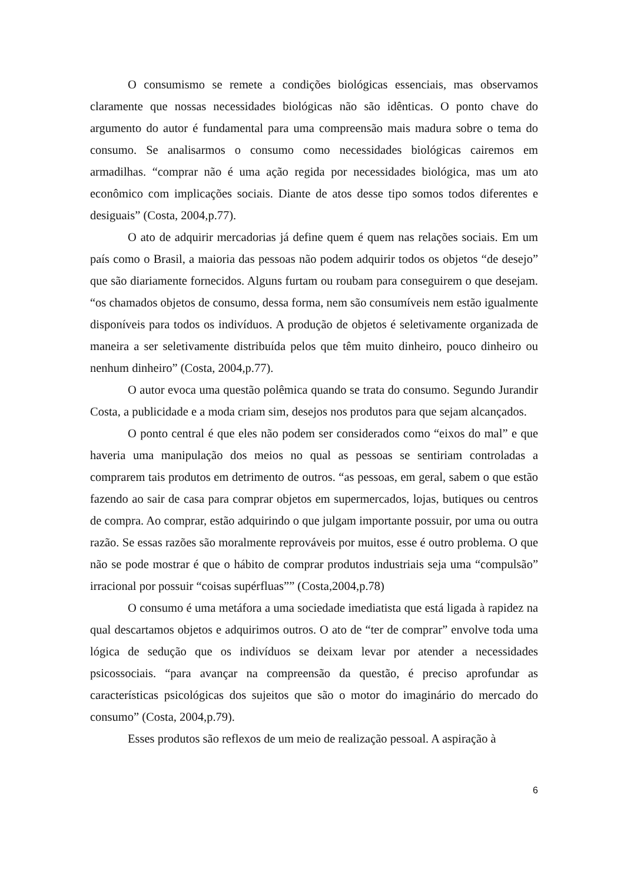O consumismo se remete a condições biológicas essenciais, mas observamos claramente que nossas necessidades biológicas não são idênticas. O ponto chave do argumento do autor é fundamental para uma compreensão mais madura sobre o tema do consumo. Se analisarmos o consumo como necessidades biológicas cairemos em armadilhas. “comprar não é uma ação regida por necessidades biológica, mas um ato econômico com implicações sociais. Diante de atos desse tipo somos todos diferentes e desiguais” (Costa, 2004,p.77).
O ato de adquirir mercadorias já define quem é quem nas relações sociais. Em um país como o Brasil, a maioria das pessoas não podem adquirir todos os objetos “de desejo” que são diariamente fornecidos. Alguns furtam ou roubam para conseguirem o que desejam. “os chamados objetos de consumo, dessa forma, nem são consumíveis nem estão igualmente disponíveis para todos os indivíduos. A produção de objetos é seletivamente organizada de maneira a ser seletivamente distribuída pelos que têm muito dinheiro, pouco dinheiro ou nenhum dinheiro” (Costa, 2004,p.77).
O autor evoca uma questão polêmica quando se trata do consumo. Segundo Jurandir Costa, a publicidade e a moda criam sim, desejos nos produtos para que sejam alcançados.
O ponto central é que eles não podem ser considerados como “eixos do mal” e que haveria uma manipulação dos meios no qual as pessoas se sentiriam controladas a comprarem tais produtos em detrimento de outros. “as pessoas, em geral, sabem o que estão fazendo ao sair de casa para comprar objetos em supermercados, lojas, butiques ou centros de compra. Ao comprar, estão adquirindo o que julgam importante possuir, por uma ou outra razão. Se essas razões são moralmente reprováveis por muitos, esse é outro problema. O que não se pode mostrar é que o hábito de comprar produtos industriais seja uma “compulsão” irracional por possuir “coisas supérfluas”” (Costa,2004,p.78)
O consumo é uma metáfora a uma sociedade imediatista que está ligada à rapidez na qual descartamos objetos e adquirimos outros. O ato de “ter de comprar” envolve toda uma lógica de sedução que os indivíduos se deixam levar por atender a necessidades psicossociais. “para avançar na compreensão da questão, é preciso aprofundar as características psicológicas dos sujeitos que são o motor do imaginário do mercado do consumo” (Costa, 2004,p.79).
Esses produtos são reflexos de um meio de realização pessoal. A aspiração à
6